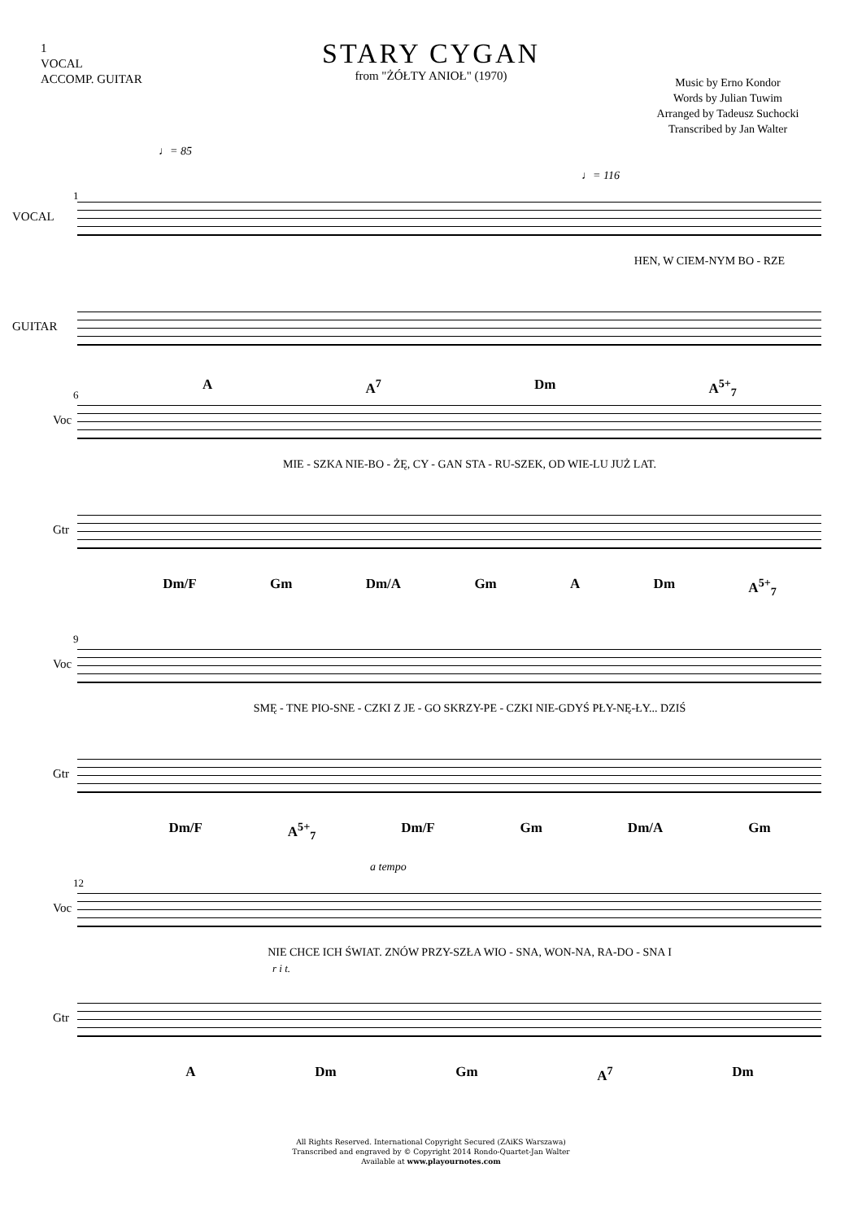1
VOCAL
ACCOMP. GUITAR
STARY CYGAN
from "ŻÓŁTY ANIOŁ" (1970)
Music by Erno Kondor
Words by Julian Tuwim
Arranged by Tadeusz Suchocki
Transcribed by Jan Walter
♩= 85
♩= 116
1
VOCAL
HEN, W CIEM-NYM BO - RZE
GUITAR
A A<sup>7</sup> Dm A<sup>5+</sup><sub>7</sub>
6
Voc
MIE - SZKA NIE-BO - ŻĘ, CY - GAN STA - RU-SZEK, OD WIE-LU JUŻ LAT.
Gtr
Dm/F Gm Dm/A Gm A Dm A<sup>5+</sup><sub>7</sub>
9
Voc
SMĘ - TNE PIO-SNE - CZKI Z JE - GO SKRZY-PE - CZKI NIE-GDYŚ PŁY-NĘ-ŁY... DZIŚ
Gtr
Dm/F A<sup>5+</sup><sub>7</sub> Dm/F Gm Dm/A Gm
a tempo
12
Voc
NIE CHCE ICH ŚWIAT. ZNÓW PRZY-SZŁA WIO - SNA, WON-NA, RA-DO - SNA I
r i t.
Gtr
A Dm Gm A<sup>7</sup> Dm
All Rights Reserved. International Copyright Secured (ZAiKS Warszawa)
Transcribed and engraved by © Copyright 2014 Rondo-Quartet-Jan Walter
Available at www.playournotes.com